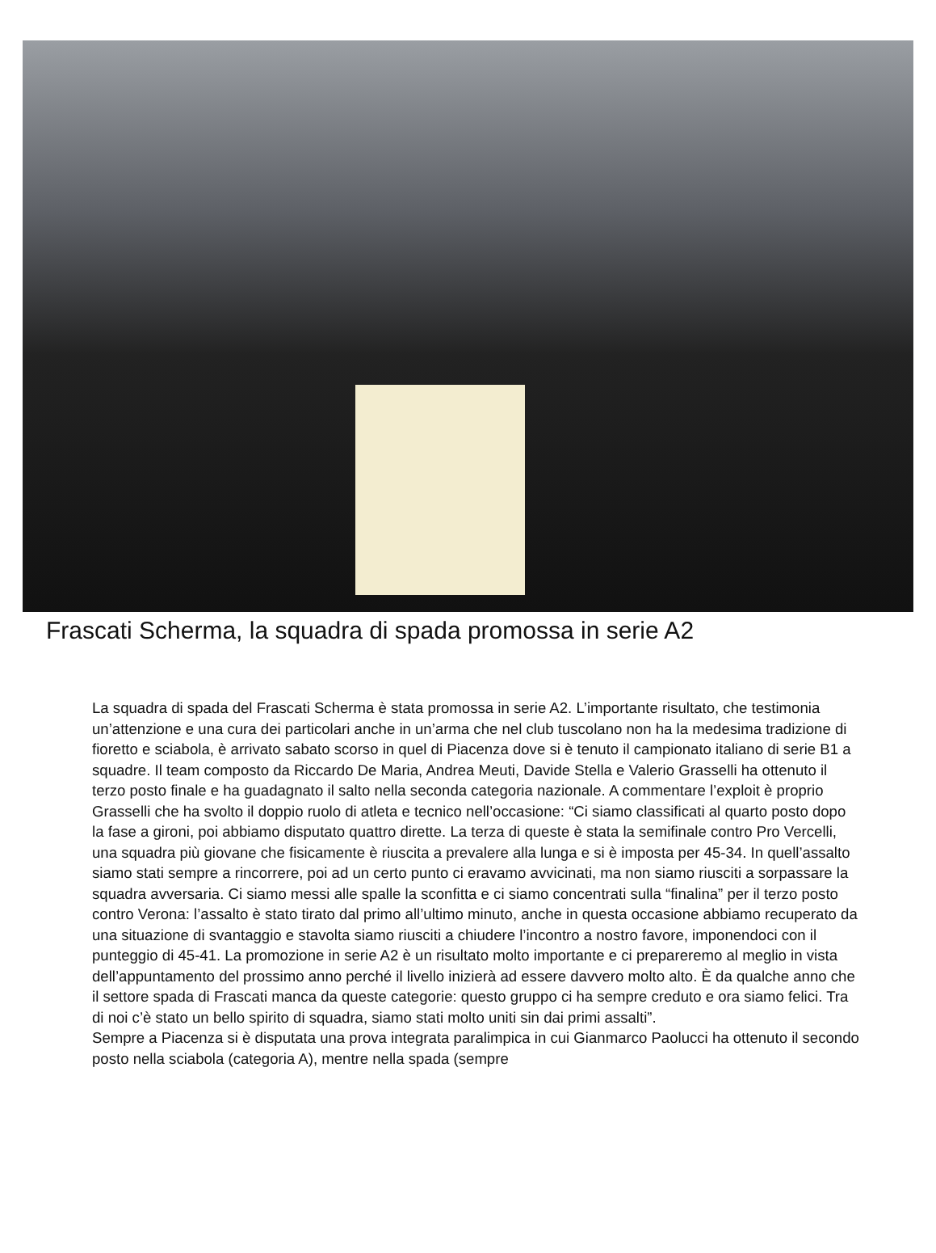Frascati Scherma, la squadra di spada promossa in serie A2
La squadra di spada del Frascati Scherma è stata promossa in serie A2. L’importante risultato, che testimonia un’attenzione e una cura dei particolari anche in un’arma che nel club tuscolano non ha la medesima tradizione di fioretto e sciabola, è arrivato sabato scorso in quel di Piacenza dove si è tenuto il campionato italiano di serie B1 a squadre. Il team composto da Riccardo De Maria, Andrea Meuti, Davide Stella e Valerio Grasselli ha ottenuto il terzo posto finale e ha guadagnato il salto nella seconda categoria nazionale. A commentare l’exploit è proprio Grasselli che ha svolto il doppio ruolo di atleta e tecnico nell’occasione: “Ci siamo classificati al quarto posto dopo la fase a gironi, poi abbiamo disputato quattro dirette. La terza di queste è stata la semifinale contro Pro Vercelli, una squadra più giovane che fisicamente è riuscita a prevalere alla lunga e si è imposta per 45-34. In quell’assalto siamo stati sempre a rincorrere, poi ad un certo punto ci eravamo avvicinati, ma non siamo riusciti a sorpassare la squadra avversaria. Ci siamo messi alle spalle la sconfitta e ci siamo concentrati sulla “finalina” per il terzo posto contro Verona: l’assalto è stato tirato dal primo all’ultimo minuto, anche in questa occasione abbiamo recuperato da una situazione di svantaggio e stavolta siamo riusciti a chiudere l’incontro a nostro favore, imponendoci con il punteggio di 45-41. La promozione in serie A2 è un risultato molto importante e ci prepareremo al meglio in vista dell’appuntamento del prossimo anno perché il livello inizierà ad essere davvero molto alto. È da qualche anno che il settore spada di Frascati manca da queste categorie: questo gruppo ci ha sempre creduto e ora siamo felici. Tra di noi c’è stato un bello spirito di squadra, siamo stati molto uniti sin dai primi assalti”.
Sempre a Piacenza si è disputata una prova integrata paralimpica in cui Gianmarco Paolucci ha ottenuto il secondo posto nella sciabola (categoria A), mentre nella spada (sempre